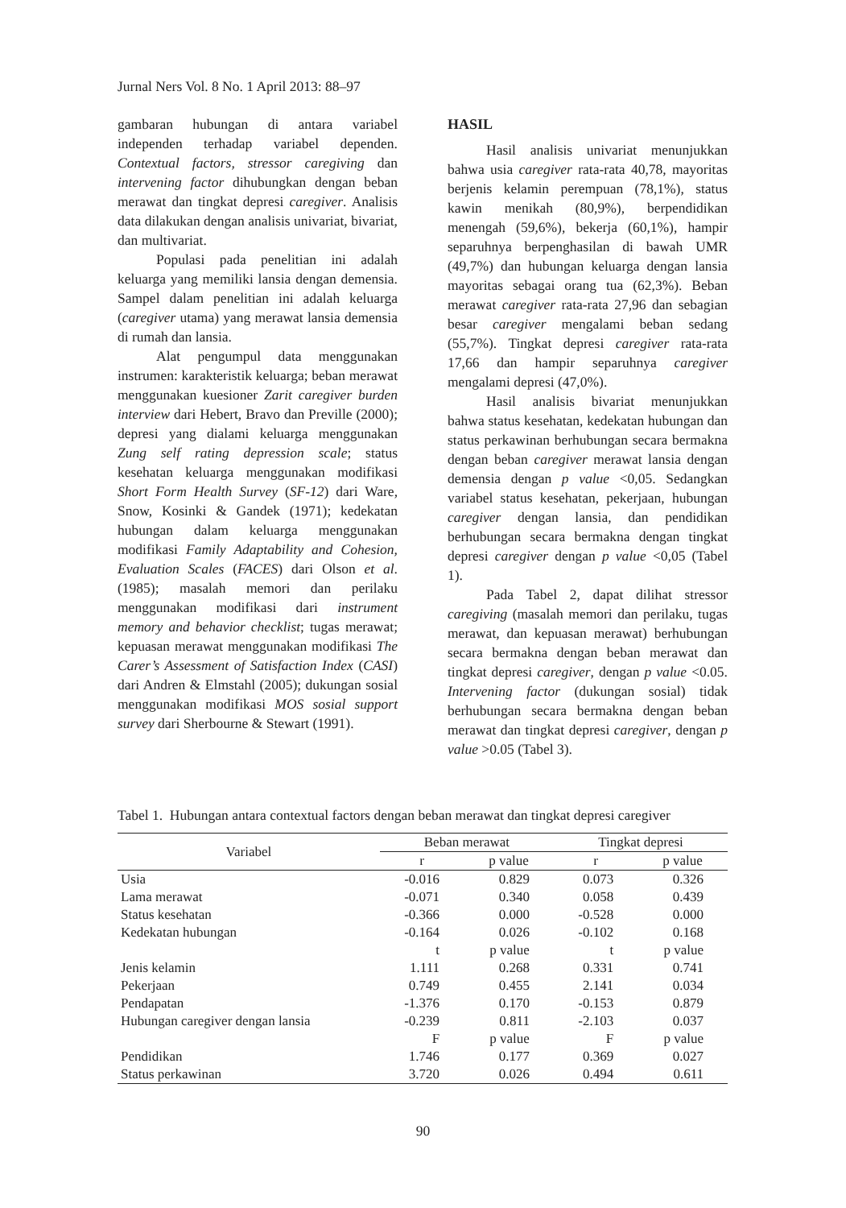Jurnal Ners Vol. 8 No. 1 April 2013: 88–97
gambaran hubungan di antara variabel independen terhadap variabel dependen. Contextual factors, stressor caregiving dan intervening factor dihubungkan dengan beban merawat dan tingkat depresi caregiver. Analisis data dilakukan dengan analisis univariat, bivariat, dan multivariat.
Populasi pada penelitian ini adalah keluarga yang memiliki lansia dengan demensia. Sampel dalam penelitian ini adalah keluarga (caregiver utama) yang merawat lansia demensia di rumah dan lansia.
Alat pengumpul data menggunakan instrumen: karakteristik keluarga; beban merawat menggunakan kuesioner Zarit caregiver burden interview dari Hebert, Bravo dan Preville (2000); depresi yang dialami keluarga menggunakan Zung self rating depression scale; status kesehatan keluarga menggunakan modifikasi Short Form Health Survey (SF-12) dari Ware, Snow, Kosinki & Gandek (1971); kedekatan hubungan dalam keluarga menggunakan modifikasi Family Adaptability and Cohesion, Evaluation Scales (FACES) dari Olson et al. (1985); masalah memori dan perilaku menggunakan modifikasi dari instrument memory and behavior checklist; tugas merawat; kepuasan merawat menggunakan modifikasi The Carer’s Assessment of Satisfaction Index (CASI) dari Andren & Elmstahl (2005); dukungan sosial menggunakan modifikasi MOS sosial support survey dari Sherbourne & Stewart (1991).
HASIL
Hasil analisis univariat menunjukkan bahwa usia caregiver rata-rata 40,78, mayoritas berjenis kelamin perempuan (78,1%), status kawin menikah (80,9%), berpendidikan menengah (59,6%), bekerja (60,1%), hampir separuhnya berpenghasilan di bawah UMR (49,7%) dan hubungan keluarga dengan lansia mayoritas sebagai orang tua (62,3%). Beban merawat caregiver rata-rata 27,96 dan sebagian besar caregiver mengalami beban sedang (55,7%). Tingkat depresi caregiver rata-rata 17,66 dan hampir separuhnya caregiver mengalami depresi (47,0%).
Hasil analisis bivariat menunjukkan bahwa status kesehatan, kedekatan hubungan dan status perkawinan berhubungan secara bermakna dengan beban caregiver merawat lansia dengan demensia dengan p value <0,05. Sedangkan variabel status kesehatan, pekerjaan, hubungan caregiver dengan lansia, dan pendidikan berhubungan secara bermakna dengan tingkat depresi caregiver dengan p value <0,05 (Tabel 1).
Pada Tabel 2, dapat dilihat stressor caregiving (masalah memori dan perilaku, tugas merawat, dan kepuasan merawat) berhubungan secara bermakna dengan beban merawat dan tingkat depresi caregiver, dengan p value <0.05. Intervening factor (dukungan sosial) tidak berhubungan secara bermakna dengan beban merawat dan tingkat depresi caregiver, dengan p value >0.05 (Tabel 3).
Tabel 1. Hubungan antara contextual factors dengan beban merawat dan tingkat depresi caregiver
| Variabel | Beban merawat | | Tingkat depresi | |
| --- | --- | --- | --- | --- |
| | r | p value | r | p value |
| Usia | -0.016 | 0.829 | 0.073 | 0.326 |
| Lama merawat | -0.071 | 0.340 | 0.058 | 0.439 |
| Status kesehatan | -0.366 | 0.000 | -0.528 | 0.000 |
| Kedekatan hubungan | -0.164 | 0.026 | -0.102 | 0.168 |
| | t | p value | t | p value |
| Jenis kelamin | 1.111 | 0.268 | 0.331 | 0.741 |
| Pekerjaan | 0.749 | 0.455 | 2.141 | 0.034 |
| Pendapatan | -1.376 | 0.170 | -0.153 | 0.879 |
| Hubungan caregiver dengan lansia | -0.239 | 0.811 | -2.103 | 0.037 |
| | F | p value | F | p value |
| Pendidikan | 1.746 | 0.177 | 0.369 | 0.027 |
| Status perkawinan | 3.720 | 0.026 | 0.494 | 0.611 |
90